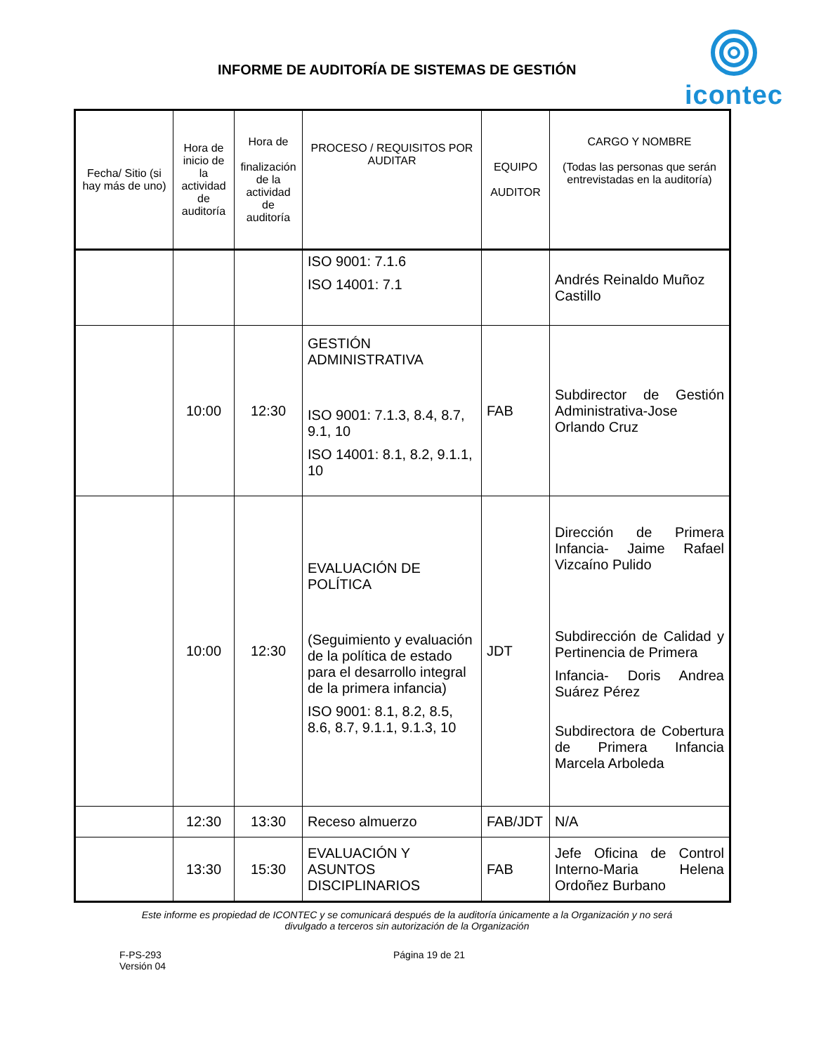INFORME DE AUDITORÍA DE SISTEMAS DE GESTIÓN
icontec
| Fecha/ Sitio (si hay más de uno) | Hora de inicio de la actividad de auditoría | Hora de finalización de la actividad de auditoría | PROCESO / REQUISITOS POR AUDITAR | EQUIPO AUDITOR | CARGO Y NOMBRE (Todas las personas que serán entrevistadas en la auditoría) |
| --- | --- | --- | --- | --- | --- |
| | | | ISO 9001: 7.1.6 ISO 14001: 7.1 | | Andrés Reinaldo Muñoz Castillo |
| | 10:00 | 12:30 | GESTIÓN ADMINISTRATIVA ISO 9001: 7.1.3, 8.4, 8.7, 9.1, 10 ISO 14001: 8.1, 8.2, 9.1.1, 10 | FAB | Subdirector de Gestión Administrativa-Jose Orlando Cruz |
| | 10:00 | 12:30 | EVALUACIÓN DE POLÍTICA (Seguimiento y evaluación de la política de estado para el desarrollo integral de la primera infancia) ISO 9001: 8.1, 8.2, 8.5, 8.6, 8.7, 9.1.1, 9.1.3, 10 | JDT | Dirección de Primera Infancia- Jaime Rafael Vizcaíno Pulido Subdirección de Calidad y Pertinencia de Primera Infancia- Doris Andrea Suárez Pérez Subdirectora de Cobertura de Primera Infancia Marcela Arboleda |
| | 12:30 | 13:30 | Receso almuerzo | FAB/JDT | N/A |
| | 13:30 | 15:30 | EVALUACIÓN Y ASUNTOS DISCIPLINARIOS | FAB | Jefe Oficina de Control Interno-Maria Helena Ordoñez Burbano |
Este informe es propiedad de ICONTEC y se comunicará después de la auditoría únicamente a la Organización y no será
divulgado a terceros sin autorización de la Organización
F-PS-293
Versión 04
Página 19 de 21